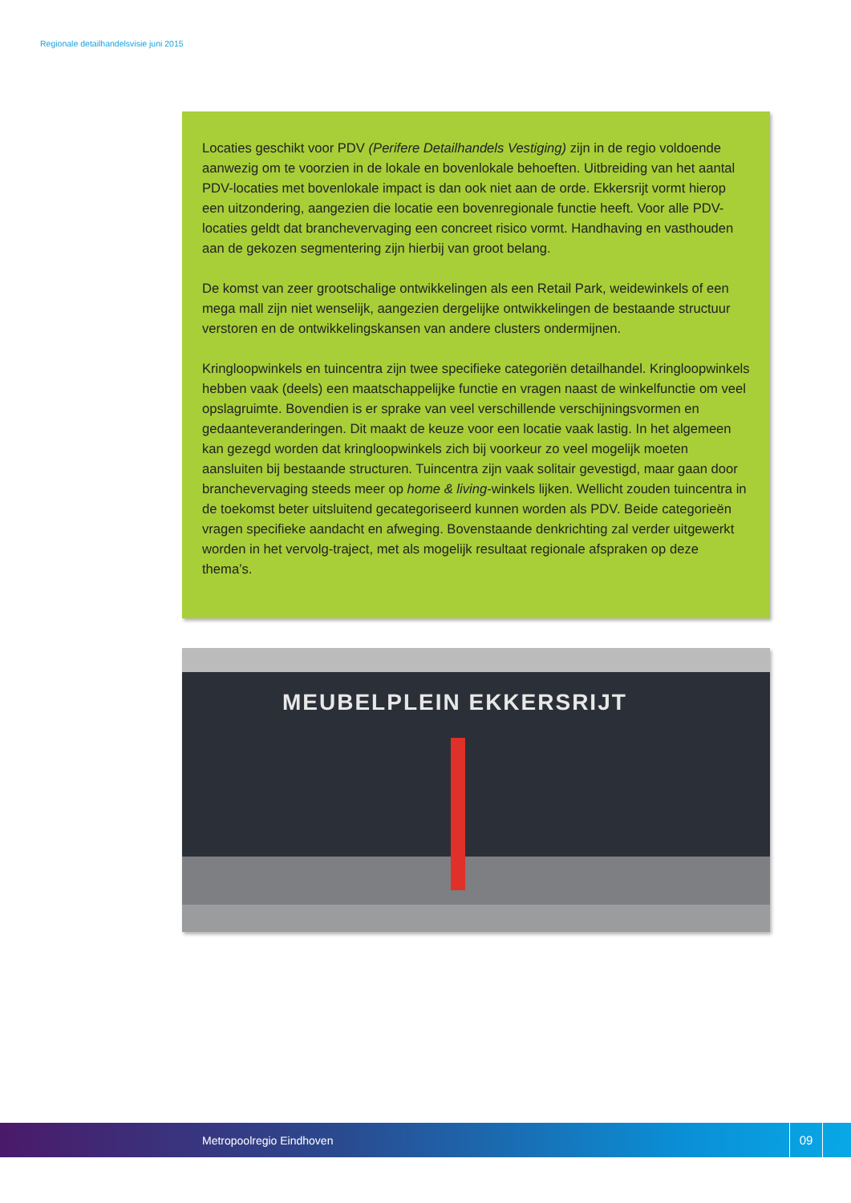Regionale detailhandelsvisie juni 2015
Locaties geschikt voor PDV (Perifere Detailhandels Vestiging) zijn in de regio voldoende aanwezig om te voorzien in de lokale en bovenlokale behoeften. Uitbreiding van het aantal PDV-locaties met bovenlokale impact is dan ook niet aan de orde. Ekkersrijt vormt hierop een uitzondering, aangezien die locatie een bovenregionale functie heeft. Voor alle PDV-locaties geldt dat branchevervaging een concreet risico vormt. Handhaving en vasthouden aan de gekozen segmentering zijn hierbij van groot belang.
De komst van zeer grootschalige ontwikkelingen als een Retail Park, weidewinkels of een mega mall zijn niet wenselijk, aangezien dergelijke ontwikkelingen de bestaande structuur verstoren en de ontwikkelingskansen van andere clusters ondermijnen.
Kringloopwinkels en tuincentra zijn twee specifieke categoriën detailhandel. Kringloopwinkels hebben vaak (deels) een maatschappelijke functie en vragen naast de winkelfunctie om veel opslagruimte. Bovendien is er sprake van veel verschillende verschijningsvormen en gedaanteveranderingen. Dit maakt de keuze voor een locatie vaak lastig. In het algemeen kan gezegd worden dat kringloopwinkels zich bij voorkeur zo veel mogelijk moeten aansluiten bij bestaande structuren. Tuincentra zijn vaak solitair gevestigd, maar gaan door branchevervaging steeds meer op home & living-winkels lijken. Wellicht zouden tuincentra in de toekomst beter uitsluitend gecategoriseerd kunnen worden als PDV. Beide categorieën vragen specifieke aandacht en afweging. Bovenstaande denkrichting zal verder uitgewerkt worden in het vervolg-traject, met als mogelijk resultaat regionale afspraken op deze thema’s.
MEUBELPLEIN EKKERSRIJT
Metropoolregio Eindhoven
09